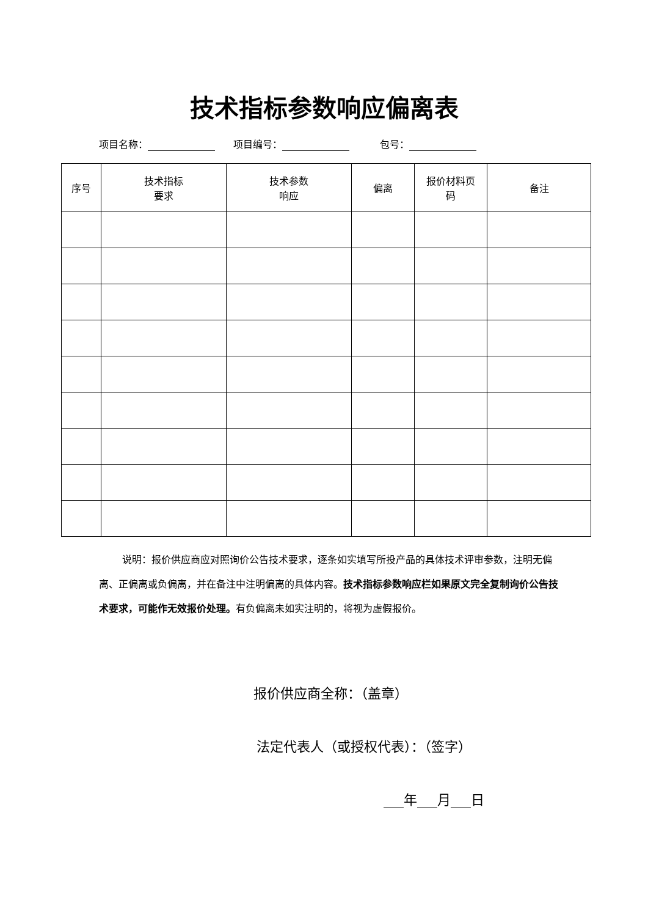技术指标参数响应偏离表
项目名称： 项目编号： 包号：
| 序号 | 技术指标 要求 | 技术参数 响应 | 偏离 | 报价材料页 码 | 备注 |
| --- | --- | --- | --- | --- | --- |
说明：报价供应商应对照询价公告技术要求，逐条如实填写所投产品的具体技术评审参数，注明无偏离、正偏离或负偏离，并在备注中注明偏离的具体内容。技术指标参数响应栏如果原文完全复制询价公告技术要求，可能作无效报价处理。有负偏离未如实注明的，将视为虚假报价。
报价供应商全称：（盖章）
法定代表人（或授权代表）：（签字）
___年___月___日